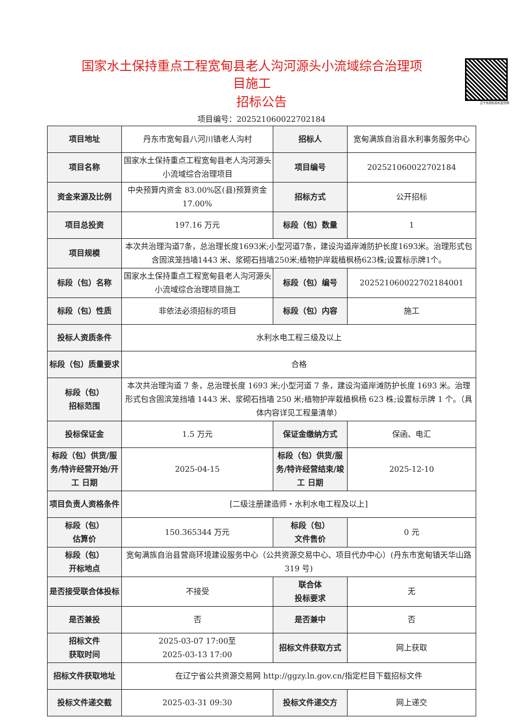辽宁省招标投标监管网
国家水土保持重点工程宽甸县老人沟河源头小流域综合治理项目施工
招标公告
项目编号：202521060022702184
| 项目地址 | 丹东市宽甸县八河川镇老人沟村 | 招标人 | 宽甸满族自治县水利事务服务中心 |
| 项目名称 | 国家水土保持重点工程宽甸县老人沟河源头小流域综合治理项目 | 项目编号 | 202521060022702184 |
| 资金来源及比例 | 中央预算内资金 83.00%区(县)预算资金 17.00% | 招标方式 | 公开招标 |
| 项目总投资 | 197.16 万元 | 标段（包）数量 | 1 |
| 项目规模 | 本次共治理沟道7条，总治理长度1693米;小型河道7条，建设沟道岸滩防护长度1693米。治理形式包含固滨笼挡墙1443 米、浆砌石挡墙250米;植物护岸栽植枫杨623株;设置标示牌1个。 | | |
| 标段（包）名称 | 国家水土保持重点工程宽甸县老人沟河源头小流域综合治理项目施工 | 标段（包）编号 | 202521060022702184001 |
| 标段（包）性质 | 非依法必须招标的项目 | 标段（包）内容 | 施工 |
| 投标人资质条件 | 水利水电工程三级及以上 | | |
| 标段（包）质量要求 | 合格 | | |
| 标段（包） 招标范围 | 本次共治理沟道 7 条，总治理长度 1693 米;小型河道 7 条，建设沟道岸滩防护长度 1693 米。治理形式包含固滨笼挡墙 1443 米、浆砌石挡墙 250 米;植物护岸栽植枫杨 623 株;设置标示牌 1 个。（具体内容详见工程量清单） | | |
| 投标保证金 | 1.5 万元 | 保证金缴纳方式 | 保函、电汇 |
| 标段（包）供货/服务/特许经营开始/开工 日期 | 2025-04-15 | 标段（包）供货/服务/特许经营结束/竣工 日期 | 2025-12-10 |
| 项目负责人资格条件 | [二级注册建造师・水利水电工程及以上] | | |
| 标段（包） 估算价 | 150.365344 万元 | 标段（包） 文件售价 | 0 元 |
| 标段（包） 开标地点 | 宽甸满族自治县营商环境建设服务中心（公共资源交易中心、项目代办中心）(丹东市宽甸镇天华山路 319 号) | | |
| 是否接受联合体投标 | 不接受 | 联合体 投标要求 | 无 |
| 是否兼投 | 否 | 是否兼中 | 否 |
| 招标文件 获取时间 | 2025-03-07 17:00至 2025-03-13 17:00 | 招标文件获取方式 | 网上获取 |
| 招标文件获取地址 | 在辽宁省公共资源交易网 http://ggzy.ln.gov.cn/指定栏目下载招标文件 | | |
| 投标文件递交截 | 2025-03-31 09:30 | 投标文件递交方 | 网上递交 |